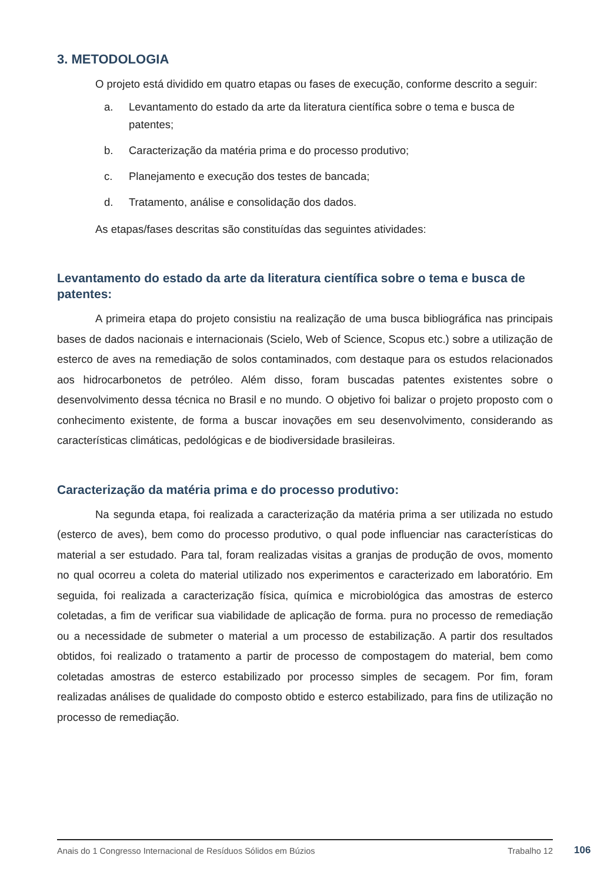3. METODOLOGIA
O projeto está dividido em quatro etapas ou fases de execução, conforme descrito a seguir:
a. Levantamento do estado da arte da literatura científica sobre o tema e busca de patentes;
b. Caracterização da matéria prima e do processo produtivo;
c. Planejamento e execução dos testes de bancada;
d. Tratamento, análise e consolidação dos dados.
As etapas/fases descritas são constituídas das seguintes atividades:
Levantamento do estado da arte da literatura científica sobre o tema e busca de patentes:
A primeira etapa do projeto consistiu na realização de uma busca bibliográfica nas principais bases de dados nacionais e internacionais (Scielo, Web of Science, Scopus etc.) sobre a utilização de esterco de aves na remediação de solos contaminados, com destaque para os estudos relacionados aos hidrocarbonetos de petróleo. Além disso, foram buscadas patentes existentes sobre o desenvolvimento dessa técnica no Brasil e no mundo. O objetivo foi balizar o projeto proposto com o conhecimento existente, de forma a buscar inovações em seu desenvolvimento, considerando as características climáticas, pedológicas e de biodiversidade brasileiras.
Caracterização da matéria prima e do processo produtivo:
Na segunda etapa, foi realizada a caracterização da matéria prima a ser utilizada no estudo (esterco de aves), bem como do processo produtivo, o qual pode influenciar nas características do material a ser estudado. Para tal, foram realizadas visitas a granjas de produção de ovos, momento no qual ocorreu a coleta do material utilizado nos experimentos e caracterizado em laboratório. Em seguida, foi realizada a caracterização física, química e microbiológica das amostras de esterco coletadas, a fim de verificar sua viabilidade de aplicação de forma. pura no processo de remediação ou a necessidade de submeter o material a um processo de estabilização. A partir dos resultados obtidos, foi realizado o tratamento a partir de processo de compostagem do material, bem como coletadas amostras de esterco estabilizado por processo simples de secagem. Por fim, foram realizadas análises de qualidade do composto obtido e esterco estabilizado, para fins de utilização no processo de remediação.
Anais do 1 Congresso Internacional de Resíduos Sólidos em Búzios Trabalho 12
106